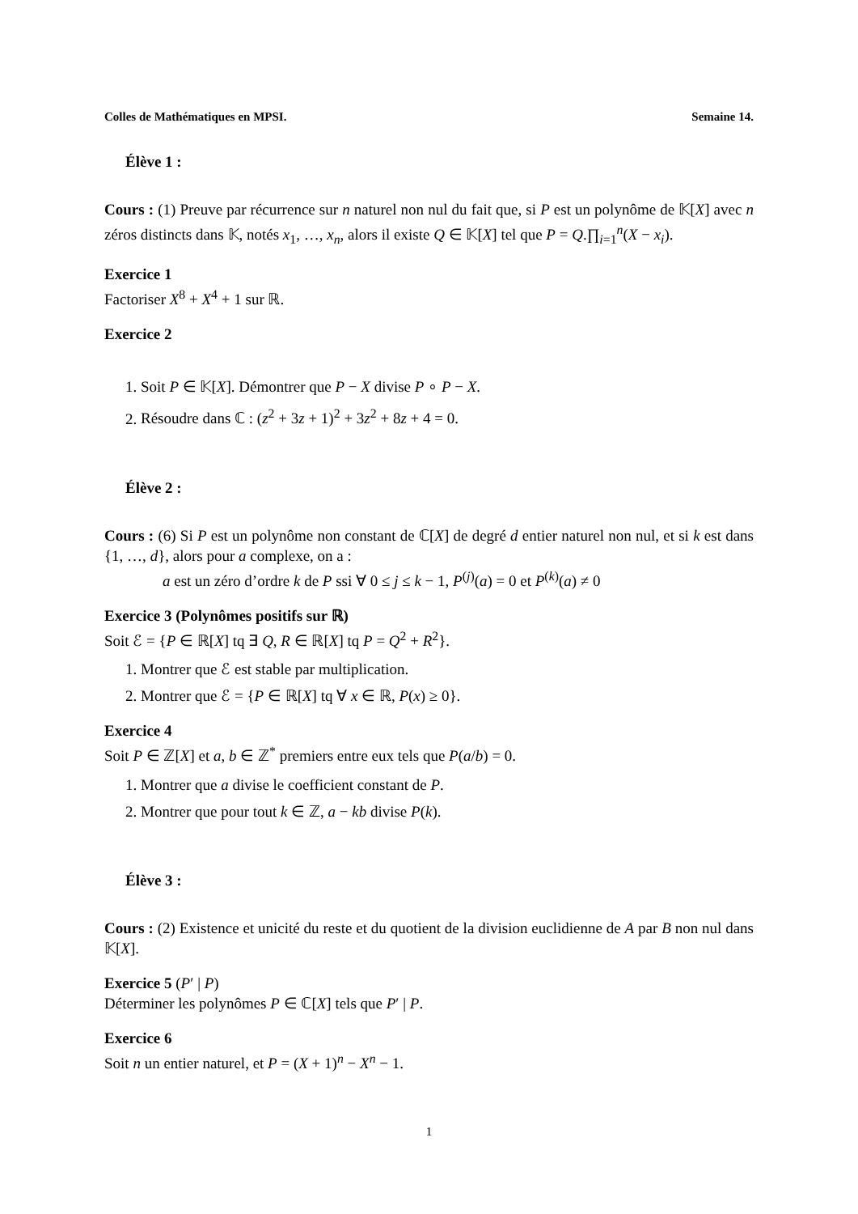Colles de Mathématiques en MPSI. Semaine 14.
Élève 1 :
Cours : (1) Preuve par récurrence sur n naturel non nul du fait que, si P est un polynôme de 𝕂[X] avec n zéros distincts dans 𝕂, notés x<sub>1</sub>, …, x<sub>n</sub>, alors il existe Q ∈ 𝕂[X] tel que P = Q.∏<sub>i=1</sub><sup>n</sup>(X − x<sub>i</sub>).
Exercice 1
Factoriser X<sup>8</sup> + X<sup>4</sup> + 1 sur ℝ.
Exercice 2
1. Soit P ∈ 𝕂[X]. Démontrer que P − X divise P ∘ P − X.
2. Résoudre dans ℂ : (z<sup>2</sup> + 3z + 1)<sup>2</sup> + 3z<sup>2</sup> + 8z + 4 = 0.
Élève 2 :
Cours : (6) Si P est un polynôme non constant de ℂ[X] de degré d entier naturel non nul, et si k est dans {1, …, d}, alors pour a complexe, on a :
a est un zéro d’ordre k de P ssi ∀ 0 ≤ j ≤ k − 1, P<sup>(j)</sup>(a) = 0 et P<sup>(k)</sup>(a) ≠ 0
Exercice 3 (Polynômes positifs sur ℝ)
Soit ℰ = {P ∈ ℝ[X] tq ∃ Q, R ∈ ℝ[X] tq P = Q<sup>2</sup> + R<sup>2</sup>}.
1. Montrer que ℰ est stable par multiplication.
2. Montrer que ℰ = {P ∈ ℝ[X] tq ∀ x ∈ ℝ, P(x) ≥ 0}.
Exercice 4
Soit P ∈ ℤ[X] et a, b ∈ ℤ<sup>*</sup> premiers entre eux tels que P(a/b) = 0.
1. Montrer que a divise le coefficient constant de P.
2. Montrer que pour tout k ∈ ℤ, a − kb divise P(k).
Élève 3 :
Cours : (2) Existence et unicité du reste et du quotient de la division euclidienne de A par B non nul dans 𝕂[X].
Exercice 5 (P′ | P)
Déterminer les polynômes P ∈ ℂ[X] tels que P′ | P.
Exercice 6
Soit n un entier naturel, et P = (X + 1)<sup>n</sup> − X<sup>n</sup> − 1.
1